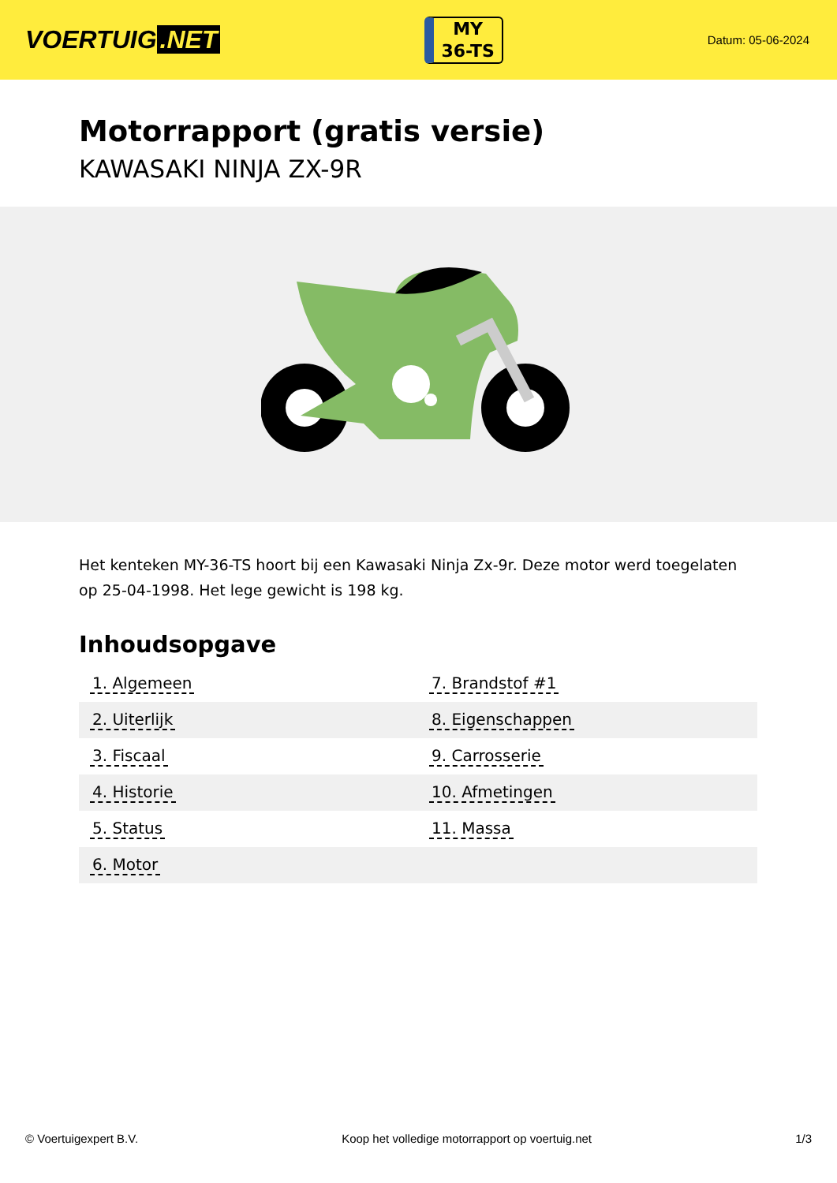VOERTUIG.NET
MY
36-TS
Datum: 05-06-2024
Motorrapport (gratis versie)
KAWASAKI NINJA ZX-9R
Het kenteken MY-36-TS hoort bij een Kawasaki Ninja Zx-9r. Deze motor werd toegelaten op 25-04-1998. Het lege gewicht is 198 kg.
Inhoudsopgave
| 1. Algemeen | 7. Brandstof #1 |
| 2. Uiterlijk | 8. Eigenschappen |
| 3. Fiscaal | 9. Carrosserie |
| 4. Historie | 10. Afmetingen |
| 5. Status | 11. Massa |
| 6. Motor | |
© Voertuigexpert B.V. Koop het volledige motorrapport op voertuig.net 1/3